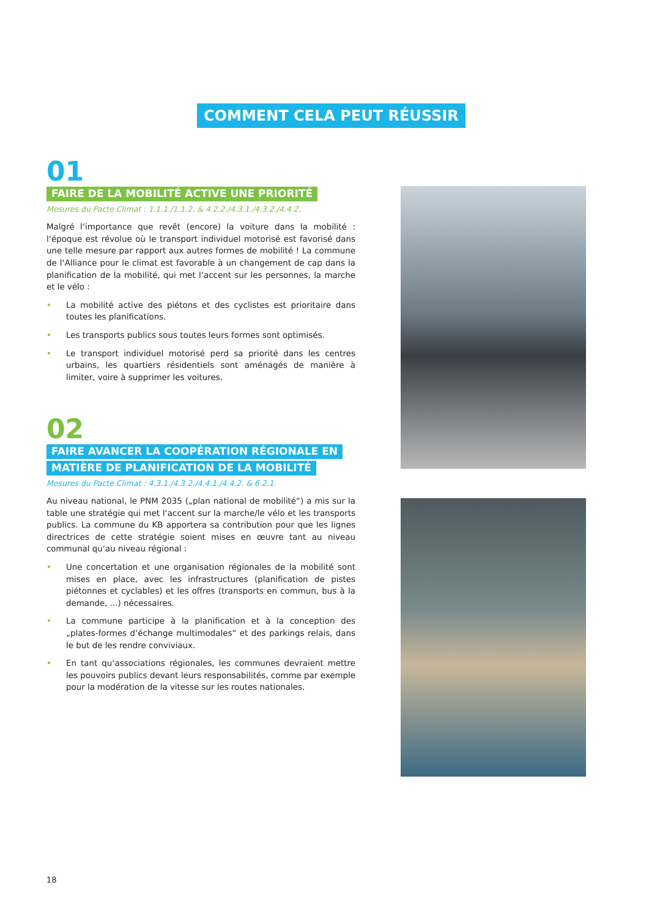COMMENT CELA PEUT RÉUSSIR
01
FAIRE DE LA MOBILITÉ ACTIVE UNE PRIORITÉ
Mesures du Pacte Climat : 1.1.1./1.1.2. & 4.2.2./4.3.1./4.3.2./4.4.2.
Malgré l‘importance que revêt (encore) la voiture dans la mobilité : l‘époque est révolue où le transport individuel motorisé est favorisé dans une telle mesure par rapport aux autres formes de mobilité ! La commune de l‘Alliance pour le climat est favorable à un changement de cap dans la planification de la mobilité, qui met l‘accent sur les personnes, la marche et le vélo :
• La mobilité active des piétons et des cyclistes est prioritaire dans toutes les planifications.
• Les transports publics sous toutes leurs formes sont optimisés.
• Le transport individuel motorisé perd sa priorité dans les centres urbains, les quartiers résidentiels sont aménagés de manière à limiter, voire à supprimer les voitures.
02
FAIRE AVANCER LA COOPÉRATION RÉGIONALE EN
MATIÈRE DE PLANIFICATION DE LA MOBILITÉ
Mesures du Pacte Climat : 4.3.1./4.3.2./4.4.1./4.4.2. & 6.2.1.
Au niveau national, le PNM 2035 („plan national de mobilité“) a mis sur la table une stratégie qui met l‘accent sur la marche/le vélo et les transports publics. La commune du KB apportera sa contribution pour que les lignes directrices de cette stratégie soient mises en œuvre tant au niveau communal qu‘au niveau régional :
• Une concertation et une organisation régionales de la mobilité sont mises en place, avec les infrastructures (planification de pistes piétonnes et cyclables) et les offres (transports en commun, bus à la demande, ...) nécessaires.
• La commune participe à la planification et à la conception des „plates-formes d‘échange multimodales“ et des parkings relais, dans le but de les rendre conviviaux.
• En tant qu‘associations régionales, les communes devraient mettre les pouvoirs publics devant leurs responsabilités, comme par exemple pour la modération de la vitesse sur les routes nationales.
18